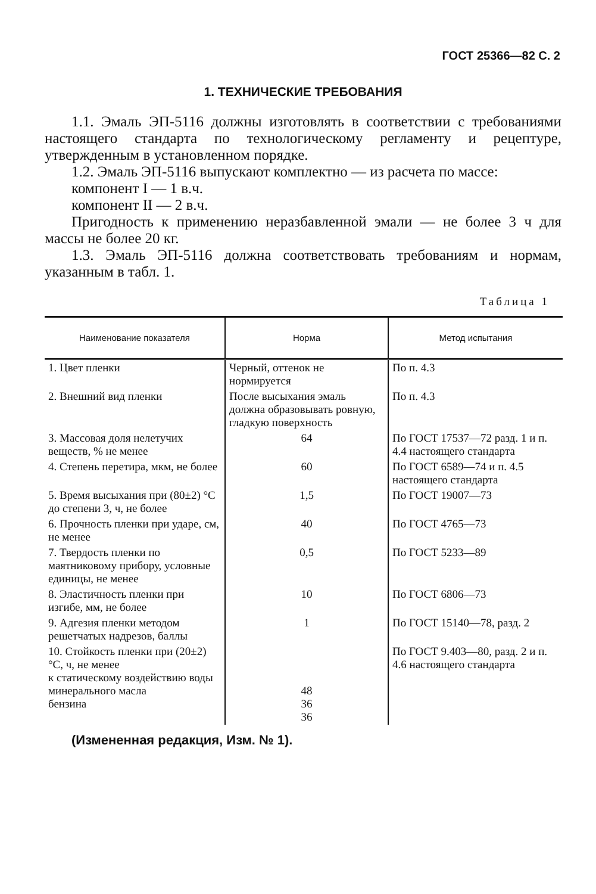ГОСТ 25366—82 С. 2
1. ТЕХНИЧЕСКИЕ ТРЕБОВАНИЯ
1.1. Эмаль ЭП-5116 должны изготовлять в соответствии с требованиями настоящего стандарта по технологическому регламенту и рецептуре, утвержденным в установленном порядке.
1.2. Эмаль ЭП-5116 выпускают комплектно — из расчета по массе:
компонент I — 1 в.ч.
компонент II — 2 в.ч.
Пригодность к применению неразбавленной эмали — не более 3 ч для массы не более 20 кг.
1.3. Эмаль ЭП-5116 должна соответствовать требованиям и нормам, указанным в табл. 1.
Таблица 1
| Наименование показателя | Норма | Метод испытания |
| --- | --- | --- |
| 1. Цвет пленки | Черный, оттенок не нормируется | По п. 4.3 |
| 2. Внешний вид пленки | После высыхания эмаль должна образовывать ровную, гладкую поверхность | По п. 4.3 |
| 3. Массовая доля нелетучих веществ, % не менее | 64 | По ГОСТ 17537—72 разд. 1 и п. 4.4 настоящего стандарта |
| 4. Степень перетира, мкм, не более | 60 | По ГОСТ 6589—74 и п. 4.5 настоящего стандарта |
| 5. Время высыхания при (80±2) °С до степени 3, ч, не более | 1,5 | По ГОСТ 19007—73 |
| 6. Прочность пленки при ударе, см, не менее | 40 | По ГОСТ 4765—73 |
| 7. Твердость пленки по маятниковому прибору, условные единицы, не менее | 0,5 | По ГОСТ 5233—89 |
| 8. Эластичность пленки при изгибе, мм, не более | 10 | По ГОСТ 6806—73 |
| 9. Адгезия пленки методом решетчатых надрезов, баллы | 1 | По ГОСТ 15140—78, разд. 2 |
| 10. Стойкость пленки при (20±2) °С, ч, не менее к статическому воздействию воды минерального масла бензина | 48 36 36 | По ГОСТ 9.403—80, разд. 2 и п. 4.6 настоящего стандарта |
(Измененная редакция, Изм. № 1).